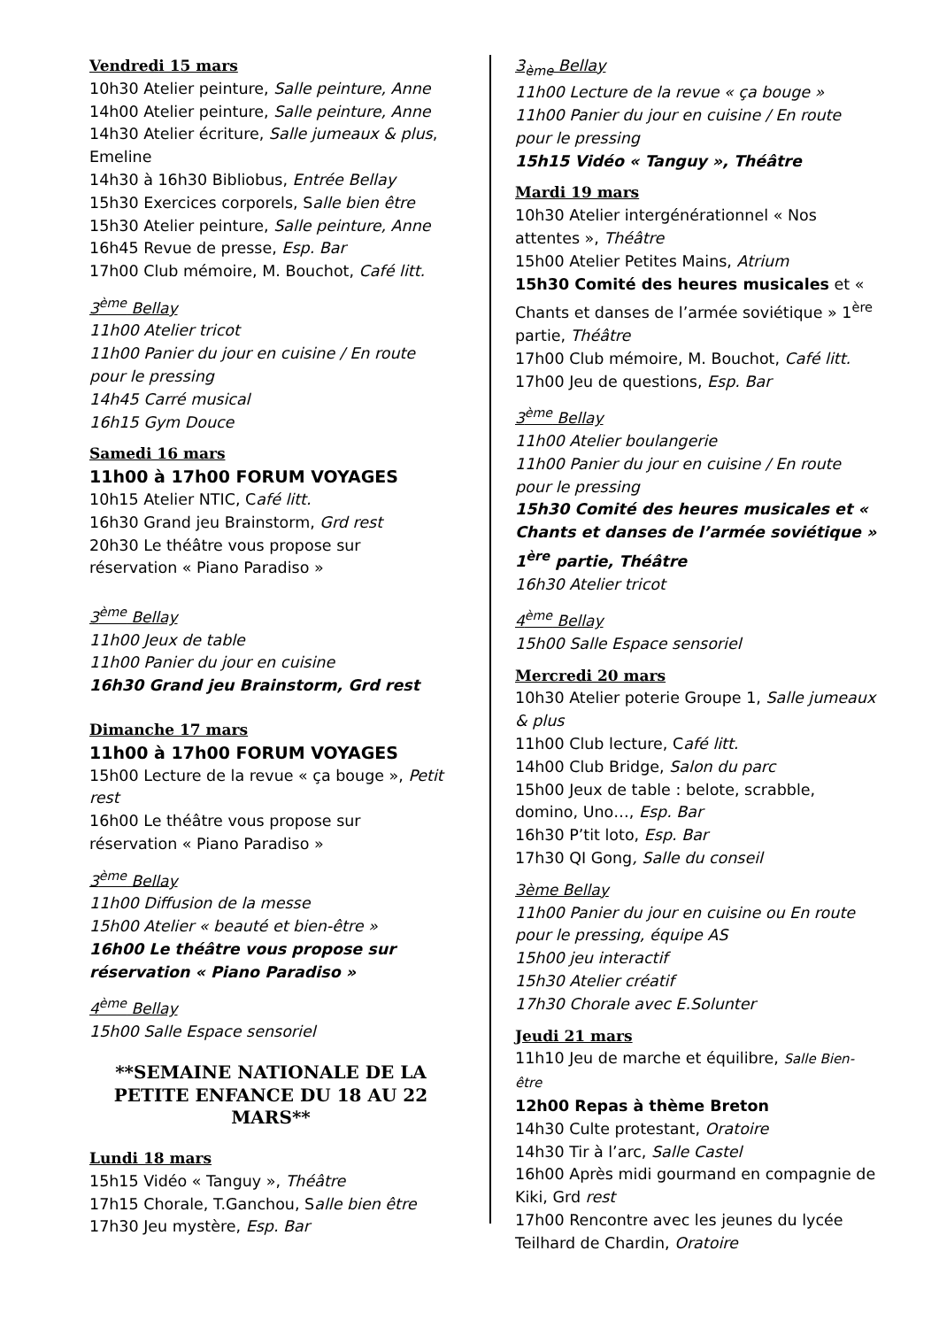Vendredi 15 mars
10h30 Atelier peinture, Salle peinture, Anne
14h00 Atelier peinture, Salle peinture, Anne
14h30 Atelier écriture, Salle jumeaux & plus, Emeline
14h30 à 16h30 Bibliobus, Entrée Bellay
15h30 Exercices corporels, Salle bien être
15h30 Atelier peinture, Salle peinture, Anne
16h45 Revue de presse, Esp. Bar
17h00 Club mémoire, M. Bouchot, Café litt.
3<sup>ème</sup> Bellay
11h00 Atelier tricot
11h00 Panier du jour en cuisine / En route pour le pressing
14h45 Carré musical
16h15 Gym Douce
Samedi 16 mars
11h00 à 17h00 FORUM VOYAGES
10h15 Atelier NTIC, Café litt.
16h30 Grand jeu Brainstorm, Grd rest
20h30 Le théâtre vous propose sur réservation « Piano Paradiso »
3<sup>ème</sup> Bellay
11h00 Jeux de table
11h00 Panier du jour en cuisine
16h30 Grand jeu Brainstorm, Grd rest
Dimanche 17 mars
11h00 à 17h00 FORUM VOYAGES
15h00 Lecture de la revue « ça bouge », Petit rest
16h00 Le théâtre vous propose sur réservation « Piano Paradiso »
3<sup>ème</sup> Bellay
11h00 Diffusion de la messe
15h00 Atelier « beauté et bien-être »
16h00 Le théâtre vous propose sur réservation « Piano Paradiso »
4<sup>ème</sup> Bellay
15h00 Salle Espace sensoriel
**SEMAINE NATIONALE DE LA PETITE ENFANCE DU 18 AU 22 MARS**
Lundi 18 mars
15h15 Vidéo « Tanguy », Théâtre
17h15 Chorale, T.Ganchou, Salle bien être
17h30 Jeu mystère, Esp. Bar
3<sub>ème</sub> Bellay
11h00 Lecture de la revue « ça bouge »
11h00 Panier du jour en cuisine / En route pour le pressing
15h15 Vidéo « Tanguy », Théâtre
Mardi 19 mars
10h30 Atelier intergénérationnel « Nos attentes », Théâtre
15h00 Atelier Petites Mains, Atrium
15h30 Comité des heures musicales et « Chants et danses de l’armée soviétique » 1<sup>ère</sup> partie, Théâtre
17h00 Club mémoire, M. Bouchot, Café litt.
17h00 Jeu de questions, Esp. Bar
3<sup>ème</sup> Bellay
11h00 Atelier boulangerie
11h00 Panier du jour en cuisine / En route pour le pressing
15h30 Comité des heures musicales et « Chants et danses de l’armée soviétique » 1<sup>ère</sup> partie, Théâtre
16h30 Atelier tricot
4<sup>ème</sup> Bellay
15h00 Salle Espace sensoriel
Mercredi 20 mars
10h30 Atelier poterie Groupe 1, Salle jumeaux & plus
11h00 Club lecture, Café litt.
14h00 Club Bridge, Salon du parc
15h00 Jeux de table : belote, scrabble, domino, Uno…, Esp. Bar
16h30 P’tit loto, Esp. Bar
17h30 QI Gong, Salle du conseil
3ème Bellay
11h00 Panier du jour en cuisine ou En route pour le pressing, équipe AS
15h00 jeu interactif
15h30 Atelier créatif
17h30 Chorale avec E.Solunter
Jeudi 21 mars
11h10 Jeu de marche et équilibre, Salle Bien-être
12h00 Repas à thème Breton
14h30 Culte protestant, Oratoire
14h30 Tir à l’arc, Salle Castel
16h00 Après midi gourmand en compagnie de Kiki, Grd rest
17h00 Rencontre avec les jeunes du lycée Teilhard de Chardin, Oratoire